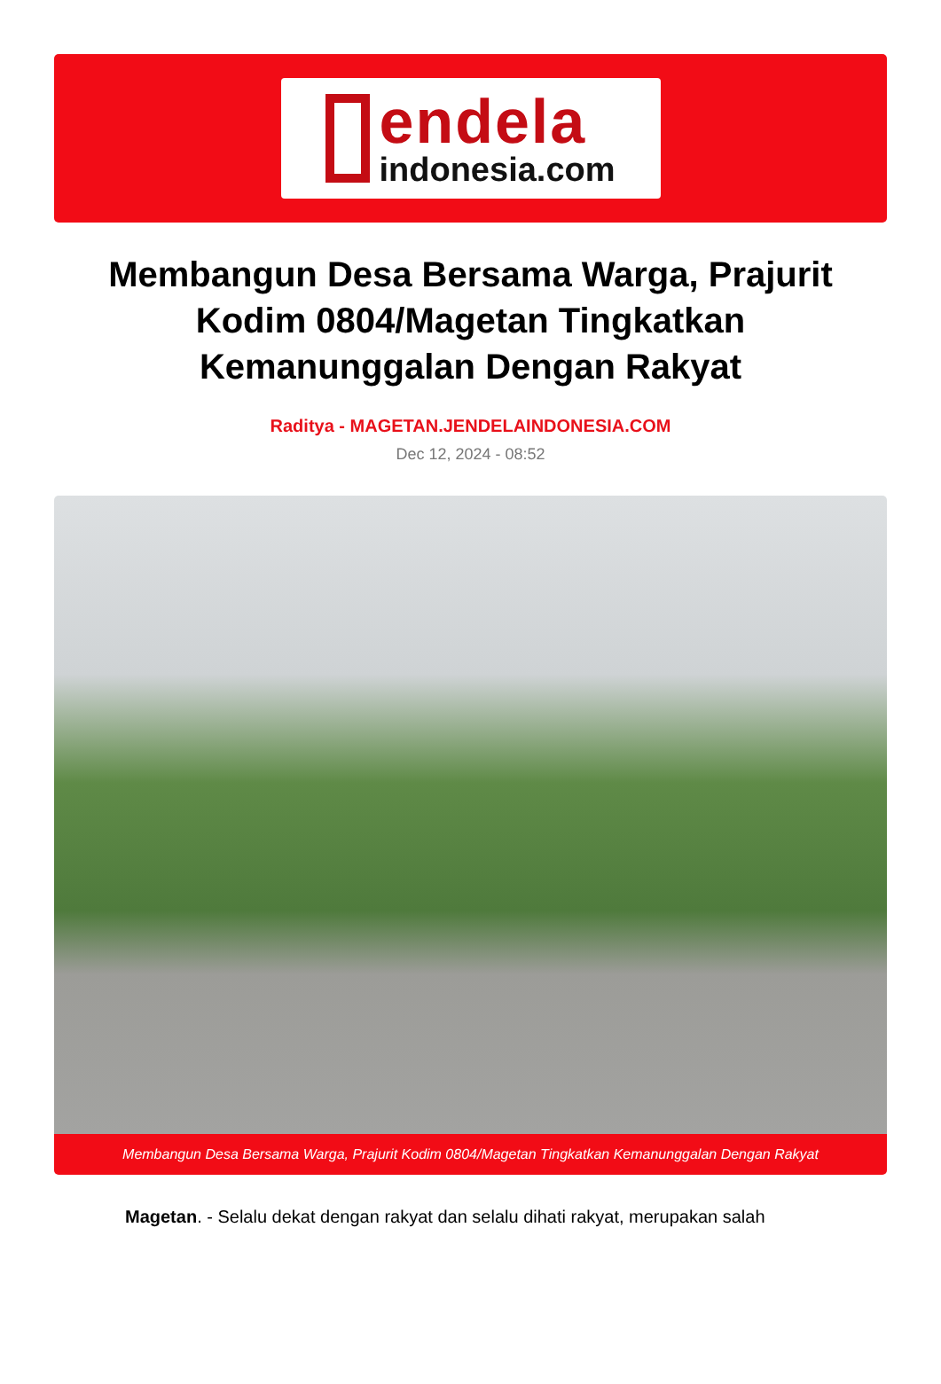endela
indonesia.com
Membangun Desa Bersama Warga, Prajurit Kodim 0804/Magetan Tingkatkan Kemanunggalan Dengan Rakyat
Raditya - MAGETAN.JENDELAINDONESIA.COM
Dec 12, 2024 - 08:52
Membangun Desa Bersama Warga, Prajurit Kodim 0804/Magetan Tingkatkan Kemanunggalan Dengan Rakyat
Magetan. - Selalu dekat dengan rakyat dan selalu dihati rakyat, merupakan salah